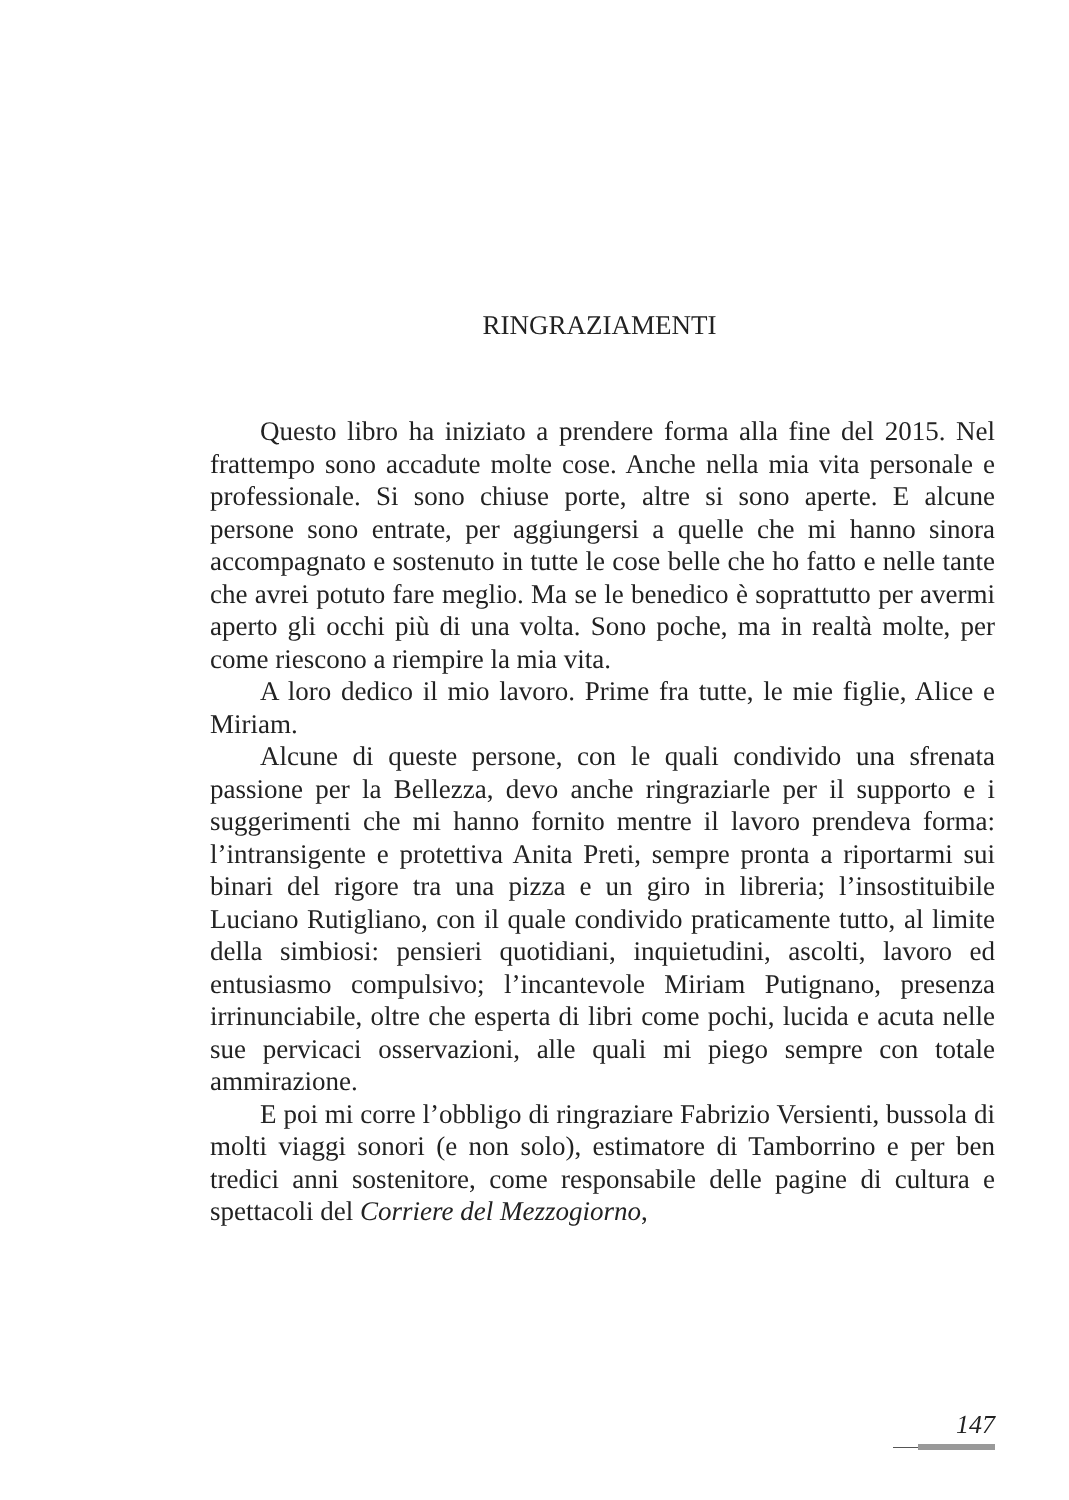RINGRAZIAMENTI
Questo libro ha iniziato a prendere forma alla fine del 2015. Nel frattempo sono accadute molte cose. Anche nella mia vita personale e professionale. Si sono chiuse porte, altre si sono aperte. E alcune persone sono entrate, per aggiungersi a quelle che mi hanno sinora accompagnato e sostenuto in tutte le cose belle che ho fatto e nelle tante che avrei potuto fare meglio. Ma se le benedico è soprattutto per avermi aperto gli occhi più di una volta. Sono poche, ma in realtà molte, per come riescono a riempire la mia vita.
A loro dedico il mio lavoro. Prime fra tutte, le mie figlie, Alice e Miriam.
Alcune di queste persone, con le quali condivido una sfrenata passione per la Bellezza, devo anche ringraziarle per il supporto e i suggerimenti che mi hanno fornito mentre il lavoro prendeva forma: l’intransigente e protettiva Anita Preti, sempre pronta a riportarmi sui binari del rigore tra una pizza e un giro in libreria; l’insostituibile Luciano Rutigliano, con il quale condivido praticamente tutto, al limite della simbiosi: pensieri quotidiani, inquietudini, ascolti, lavoro ed entusiasmo compulsivo; l’incantevole Miriam Putignano, presenza irrinunciabile, oltre che esperta di libri come pochi, lucida e acuta nelle sue pervicaci osservazioni, alle quali mi piego sempre con totale ammirazione.
E poi mi corre l’obbligo di ringraziare Fabrizio Versienti, bussola di molti viaggi sonori (e non solo), estimatore di Tamborrino e per ben tredici anni sostenitore, come responsabile delle pagine di cultura e spettacoli del Corriere del Mezzogiorno,
147